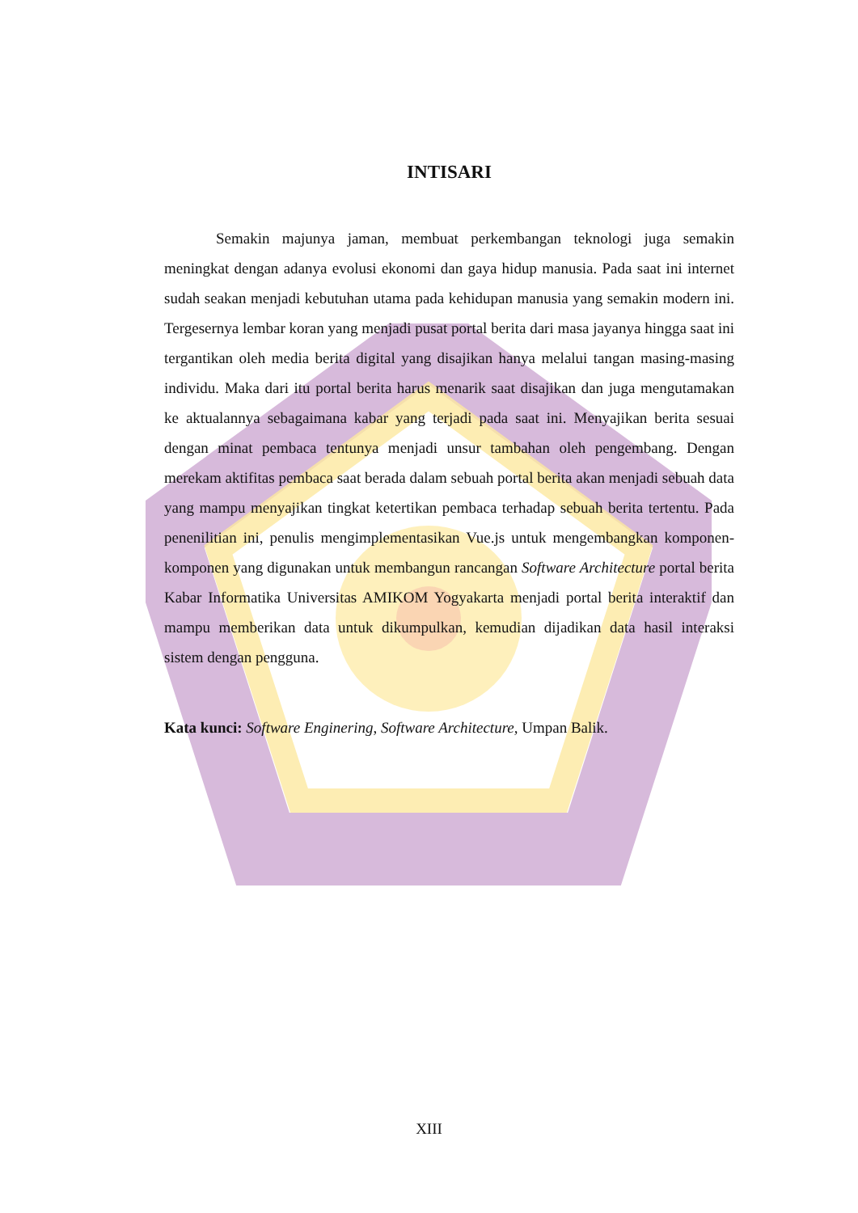INTISARI
Semakin majunya jaman, membuat perkembangan teknologi juga semakin meningkat dengan adanya evolusi ekonomi dan gaya hidup manusia. Pada saat ini internet sudah seakan menjadi kebutuhan utama pada kehidupan manusia yang semakin modern ini. Tergesernya lembar koran yang menjadi pusat portal berita dari masa jayanya hingga saat ini tergantikan oleh media berita digital yang disajikan hanya melalui tangan masing-masing individu. Maka dari itu portal berita harus menarik saat disajikan dan juga mengutamakan ke aktualannya sebagaimana kabar yang terjadi pada saat ini. Menyajikan berita sesuai dengan minat pembaca tentunya menjadi unsur tambahan oleh pengembang. Dengan merekam aktifitas pembaca saat berada dalam sebuah portal berita akan menjadi sebuah data yang mampu menyajikan tingkat ketertikan pembaca terhadap sebuah berita tertentu. Pada penenilitian ini, penulis mengimplementasikan Vue.js untuk mengembangkan komponen-komponen yang digunakan untuk membangun rancangan Software Architecture portal berita Kabar Informatika Universitas AMIKOM Yogyakarta menjadi portal berita interaktif dan mampu memberikan data untuk dikumpulkan, kemudian dijadikan data hasil interaksi sistem dengan pengguna.
Kata kunci: Software Enginering, Software Architecture, Umpan Balik.
XIII